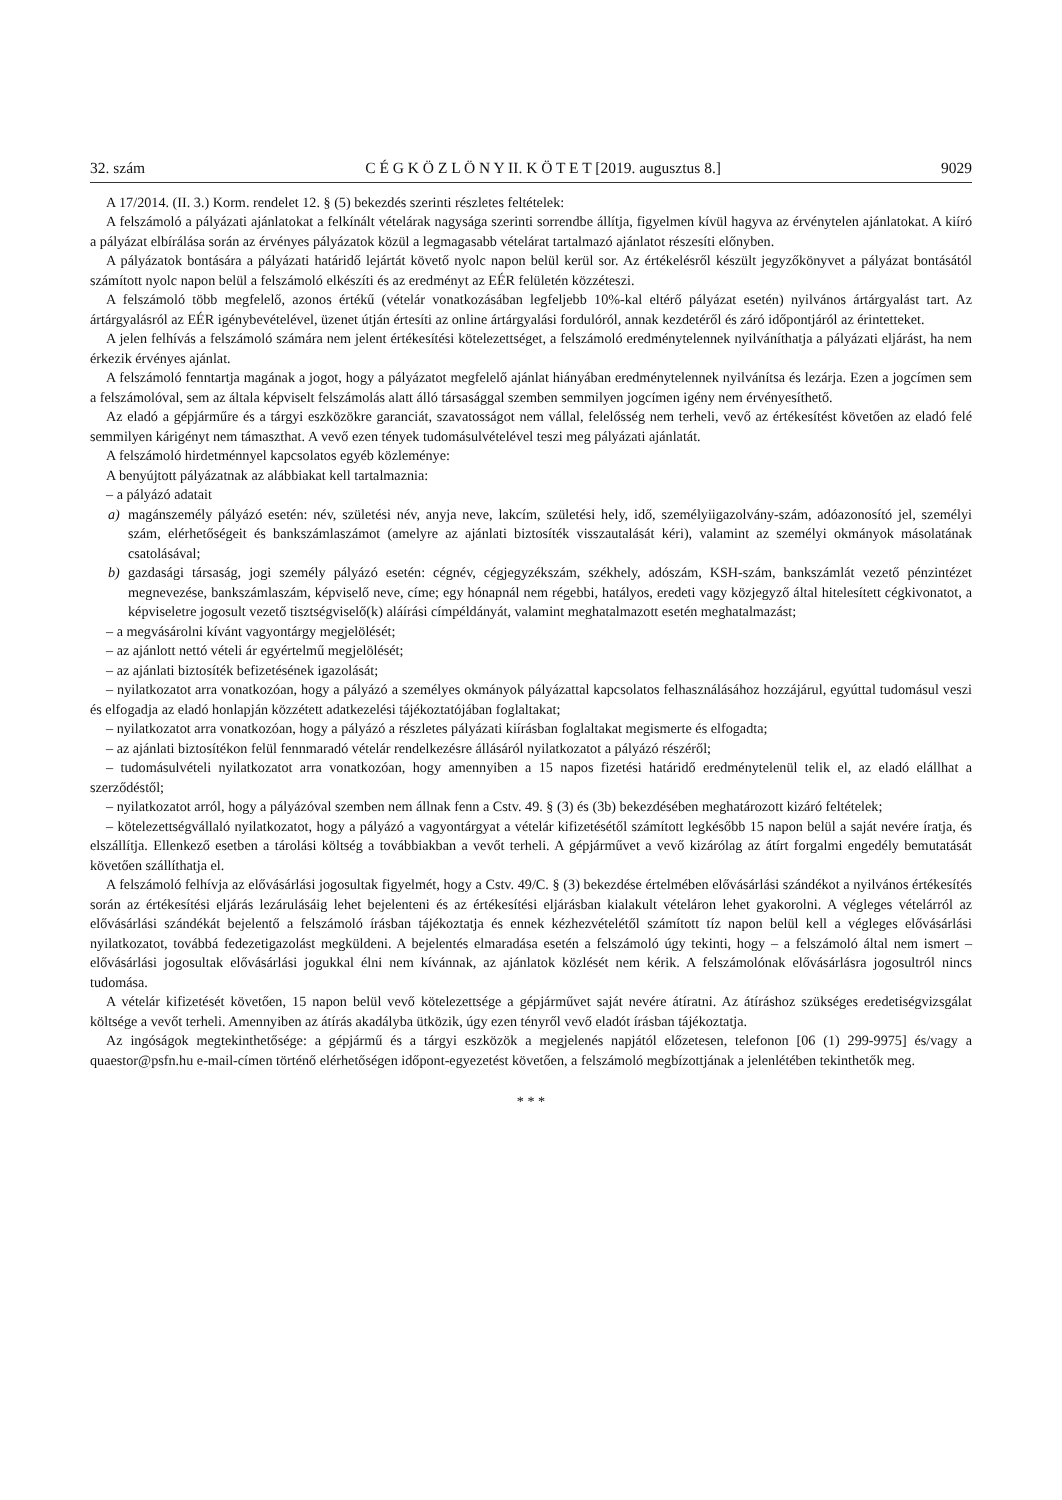32. szám C É G K Ö Z L Ö N Y II. K Ö T E T [2019. augusztus 8.] 9029
A 17/2014. (II. 3.) Korm. rendelet 12. § (5) bekezdés szerinti részletes feltételek:
A felszámoló a pályázati ajánlatokat a felkínált vételárak nagysága szerinti sorrendbe állítja, figyelmen kívül hagyva az érvénytelen ajánlatokat. A kiíró a pályázat elbírálása során az érvényes pályázatok közül a legmagasabb vételárat tartalmazó ajánlatot részesíti előnyben.
A pályázatok bontására a pályázati határidő lejártát követő nyolc napon belül kerül sor. Az értékelésről készült jegyzőkönyvet a pályázat bontásától számított nyolc napon belül a felszámoló elkészíti és az eredményt az EÉR felületén közzéteszi.
A felszámoló több megfelelő, azonos értékű (vételár vonatkozásában legfeljebb 10%-kal eltérő pályázat esetén) nyilvános ártárgyalást tart. Az ártárgyalásról az EÉR igénybevételével, üzenet útján értesíti az online ártárgyalási fordulóról, annak kezdetéről és záró időpontjáról az érintetteket.
A jelen felhívás a felszámoló számára nem jelent értékesítési kötelezettséget, a felszámoló eredménytelennek nyilváníthatja a pályázati eljárást, ha nem érkezik érvényes ajánlat.
A felszámoló fenntartja magának a jogot, hogy a pályázatot megfelelő ajánlat hiányában eredménytelennek nyilvánítsa és lezárja. Ezen a jogcímen sem a felszámolóval, sem az általa képviselt felszámolás alatt álló társasággal szemben semmilyen jogcímen igény nem érvényesíthető.
Az eladó a gépjárműre és a tárgyi eszközökre garanciát, szavatosságot nem vállal, felelősség nem terheli, vevő az értékesítést követően az eladó felé semmilyen kárigényt nem támaszthat. A vevő ezen tények tudomásulvételével teszi meg pályázati ajánlatát.
A felszámoló hirdetménnyel kapcsolatos egyéb közleménye:
A benyújtott pályázatnak az alábbiakat kell tartalmaznia:
– a pályázó adatait
a) magánszemély pályázó esetén: név, születési név, anyja neve, lakcím, születési hely, idő, személyiigazolvány-szám, adóazonosító jel, személyi szám, elérhetőségeit és bankszámlaszámot (amelyre az ajánlati biztosíték visszautalását kéri), valamint az személyi okmányok másolatának csatolásával;
b) gazdasági társaság, jogi személy pályázó esetén: cégnév, cégjegyzékszám, székhely, adószám, KSH-szám, bankszámlát vezető pénzintézet megnevezése, bankszámlaszám, képviselő neve, címe; egy hónapnál nem régebbi, hatályos, eredeti vagy közjegyző által hitelesített cégkivonatot, a képviseletre jogosult vezető tisztségviselő(k) aláírási címpéldányát, valamint meghatalmazott esetén meghatalmazást;
– a megvásárolni kívánt vagyontárgy megjelölését;
– az ajánlott nettó vételi ár egyértelmű megjelölését;
– az ajánlati biztosíték befizetésének igazolását;
– nyilatkozatot arra vonatkozóan, hogy a pályázó a személyes okmányok pályázattal kapcsolatos felhasználásához hozzájárul, egyúttal tudomásul veszi és elfogadja az eladó honlapján közzétett adatkezelési tájékoztatójában foglaltakat;
– nyilatkozatot arra vonatkozóan, hogy a pályázó a részletes pályázati kiírásban foglaltakat megismerte és elfogadta;
– az ajánlati biztosítékon felül fennmaradó vételár rendelkezésre állásáról nyilatkozatot a pályázó részéről;
– tudomásulvételi nyilatkozatot arra vonatkozóan, hogy amennyiben a 15 napos fizetési határidő eredménytelenül telik el, az eladó elállhat a szerződéstől;
– nyilatkozatot arról, hogy a pályázóval szemben nem állnak fenn a Cstv. 49. § (3) és (3b) bekezdésében meghatározott kizáró feltételek;
– kötelezettségvállaló nyilatkozatot, hogy a pályázó a vagyontárgyat a vételár kifizetésétől számított legkésőbb 15 napon belül a saját nevére íratja, és elszállítja. Ellenkező esetben a tárolási költség a továbbiakban a vevőt terheli. A gépjárművet a vevő kizárólag az átírt forgalmi engedély bemutatását követően szállíthatja el.
A felszámoló felhívja az elővásárlási jogosultak figyelmét, hogy a Cstv. 49/C. § (3) bekezdése értelmében elővásárlási szándékot a nyilvános értékesítés során az értékesítési eljárás lezárulásáig lehet bejelenteni és az értékesítési eljárásban kialakult vételáron lehet gyakorolni. A végleges vételárról az elővásárlási szándékát bejelentő a felszámoló írásban tájékoztatja és ennek kézhezvételétől számított tíz napon belül kell a végleges elővásárlási nyilatkozatot, továbbá fedezetigazolást megküldeni. A bejelentés elmaradása esetén a felszámoló úgy tekinti, hogy – a felszámoló által nem ismert – elővásárlási jogosultak elővásárlási jogukkal élni nem kívánnak, az ajánlatok közlését nem kérik. A felszámolónak elővásárlásra jogosultról nincs tudomása.
A vételár kifizetését követően, 15 napon belül vevő kötelezettsége a gépjárművet saját nevére átíratni. Az átíráshoz szükséges eredetiségvizsgálat költsége a vevőt terheli. Amennyiben az átírás akadályba ütközik, úgy ezen tényről vevő eladót írásban tájékoztatja.
Az ingóságok megtekinthetősége: a gépjármű és a tárgyi eszközök a megjelenés napjától előzetesen, telefonon [06 (1) 299-9975] és/vagy a quaestor@psfn.hu e-mail-címen történő elérhetőségen időpont-egyezetést követően, a felszámoló megbízottjának a jelenlétében tekinthetők meg.
* * *